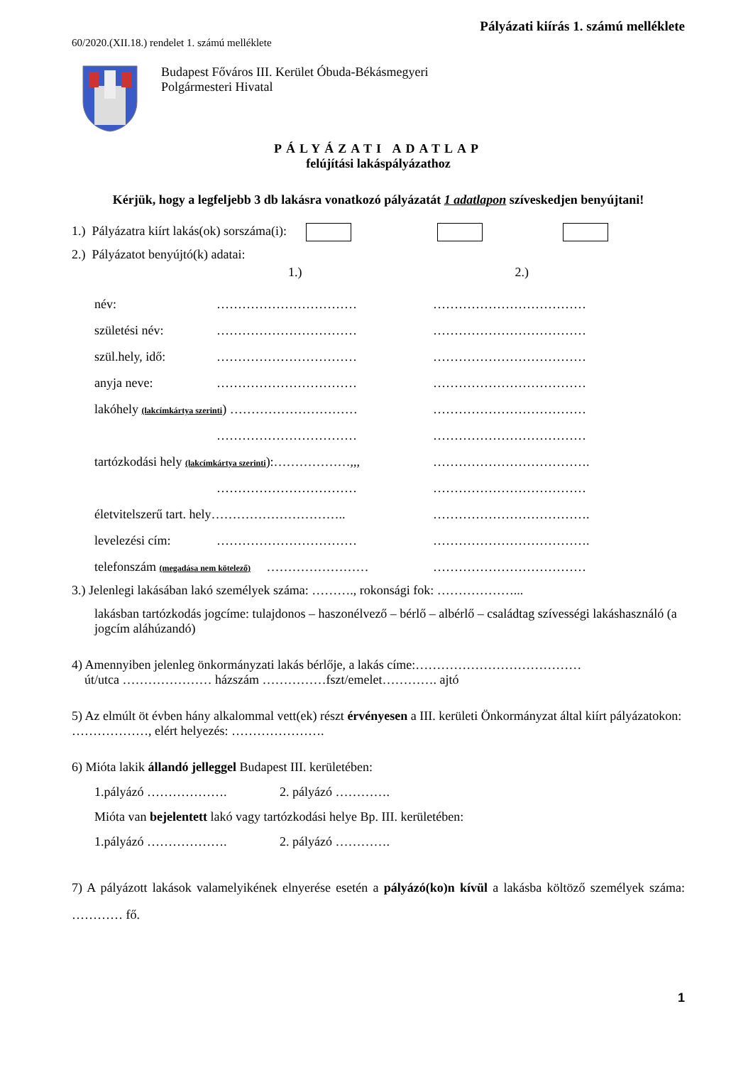Pályázati kiírás 1. számú melléklete
60/2020.(XII.18.) rendelet 1. számú melléklete
Budapest Főváros III. Kerület Óbuda-Békásmegyeri
Polgármesteri Hivatal
PÁLYÁZATI ADATLAP
felújítási lakáspályázathoz
Kérjük, hogy a legfeljebb 3 db lakásra vonatkozó pályázatát 1 adatlapon szíveskedjen benyújtani!
1.) Pályázatra kiírt lakás(ok) sorszáma(i):
2.) Pályázatot benyújtó(k) adatai:
1.) 2.)
név: …………………………… ………………………………
születési név: …………………………… ………………………………
szül.hely, idő: …………………………… ………………………………
anyja neve: …………………………… ………………………………
lakóhely (lakcímkártya szerinti) ………………………… ………………………………
…………………………… ………………………………
tartózkodási hely (lakcímkártya szerinti):………………,,, ……………………………….
…………………………… ………………………………
életvitelszerű tart. hely………………………….. ……………………………….
levelezési cím: …………………………… ……………………………….
telefonszám (megadása nem kötelező) …………………… ………………………………
3.) Jelenlegi lakásában lakó személyek száma: ………., rokonsági fok: ………………...
lakásban tartózkodás jogcíme: tulajdonos – haszonélvező – bérlő – albérlő – családtag szívességi lakáshasználó (a jogcím aláhúzandó)
4) Amennyiben jelenleg önkormányzati lakás bérlője, a lakás címe:…………………………………
út/utca ………………… házszám ……………fszt/emelet…………. ajtó
5) Az elmúlt öt évben hány alkalommal vett(ek) részt érvényesen a III. kerületi Önkormányzat által kiírt pályázatokon: ………………, elért helyezés: ………………….
6) Mióta lakik állandó jelleggel Budapest III. kerületében:
1.pályázó ………………. 2. pályázó ………….
Mióta van bejelentett lakó vagy tartózkodási helye Bp. III. kerületében:
1.pályázó ………………. 2. pályázó ………….
7) A pályázott lakások valamelyikének elnyerése esetén a pályázó(ko)n kívül a lakásba költöző személyek száma: ………… fő.
1